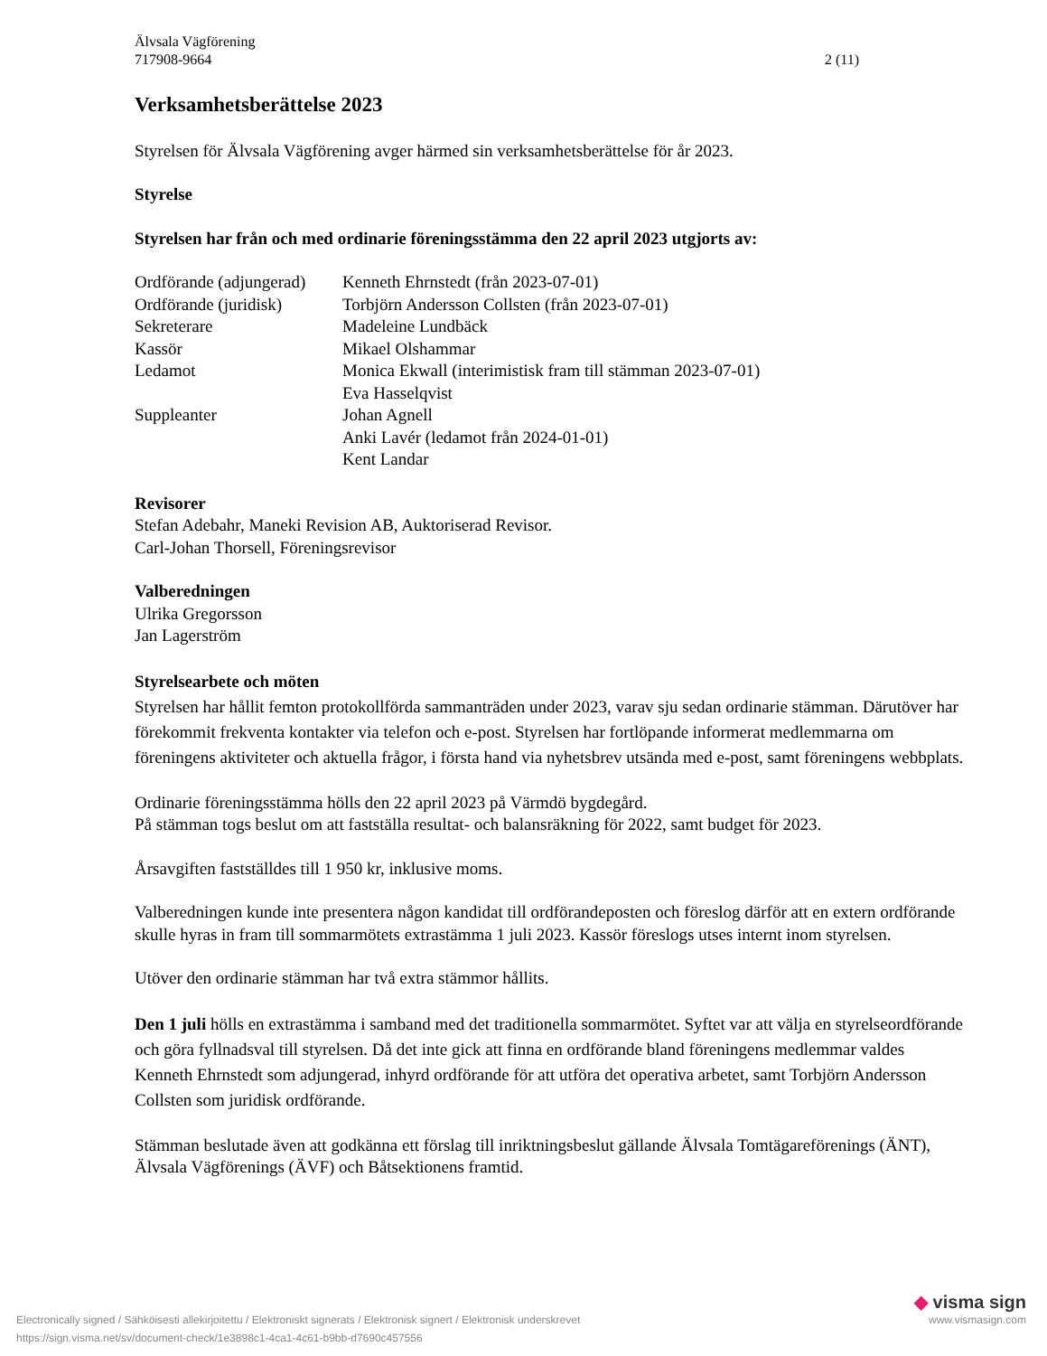Älvsala Vägförening
717908-9664
2 (11)
Verksamhetsberättelse 2023
Styrelsen för Älvsala Vägförening avger härmed sin verksamhetsberättelse för år 2023.
Styrelse
Styrelsen har från och med ordinarie föreningsstämma den 22 april 2023 utgjorts av:
| Ordförande (adjungerad) | Kenneth Ehrnstedt (från 2023-07-01) |
| Ordförande (juridisk) | Torbjörn Andersson Collsten (från 2023-07-01) |
| Sekreterare | Madeleine Lundbäck |
| Kassör | Mikael Olshammar |
| Ledamot | Monica Ekwall (interimistisk fram till stämman 2023-07-01) |
| | Eva Hasselqvist |
| Suppleanter | Johan Agnell |
| | Anki Lavér (ledamot från 2024-01-01) |
| | Kent Landar |
Revisorer
Stefan Adebahr, Maneki Revision AB, Auktoriserad Revisor.
Carl-Johan Thorsell, Föreningsrevisor
Valberedningen
Ulrika Gregorsson
Jan Lagerström
Styrelsearbete och möten
Styrelsen har hållit femton protokollförda sammanträden under 2023, varav sju sedan ordinarie stämman. Därutöver har förekommit frekventa kontakter via telefon och e-post. Styrelsen har fortlöpande informerat medlemmarna om föreningens aktiviteter och aktuella frågor, i första hand via nyhetsbrev utsända med e-post, samt föreningens webbplats.
Ordinarie föreningsstämma hölls den 22 april 2023 på Värmdö bygdegård.
På stämman togs beslut om att fastställa resultat- och balansräkning för 2022, samt budget för 2023.
Årsavgiften fastställdes till 1 950 kr, inklusive moms.
Valberedningen kunde inte presentera någon kandidat till ordförandeposten och föreslog därför att en extern ordförande skulle hyras in fram till sommarmötets extrastämma 1 juli 2023. Kassör föreslogs utses internt inom styrelsen.
Utöver den ordinarie stämman har två extra stämmor hållits.
Den 1 juli hölls en extrastämma i samband med det traditionella sommarmötet. Syftet var att välja en styrelseordförande och göra fyllnadsval till styrelsen. Då det inte gick att finna en ordförande bland föreningens medlemmar valdes Kenneth Ehrnstedt som adjungerad, inhyrd ordförande för att utföra det operativa arbetet, samt Torbjörn Andersson Collsten som juridisk ordförande.
Stämman beslutade även att godkänna ett förslag till inriktningsbeslut gällande Älvsala Tomtägareförenings (ÄNT), Älvsala Vägförenings (ÄVF) och Båtsektionens framtid.
Electronically signed / Sähköisesti allekirjoitettu / Elektroniskt signerats / Elektronisk signert / Elektronisk underskrevet
https://sign.visma.net/sv/document-check/1e3898c1-4ca1-4c61-b9bb-d7690c457556
◆ visma sign
www.vismasign.com